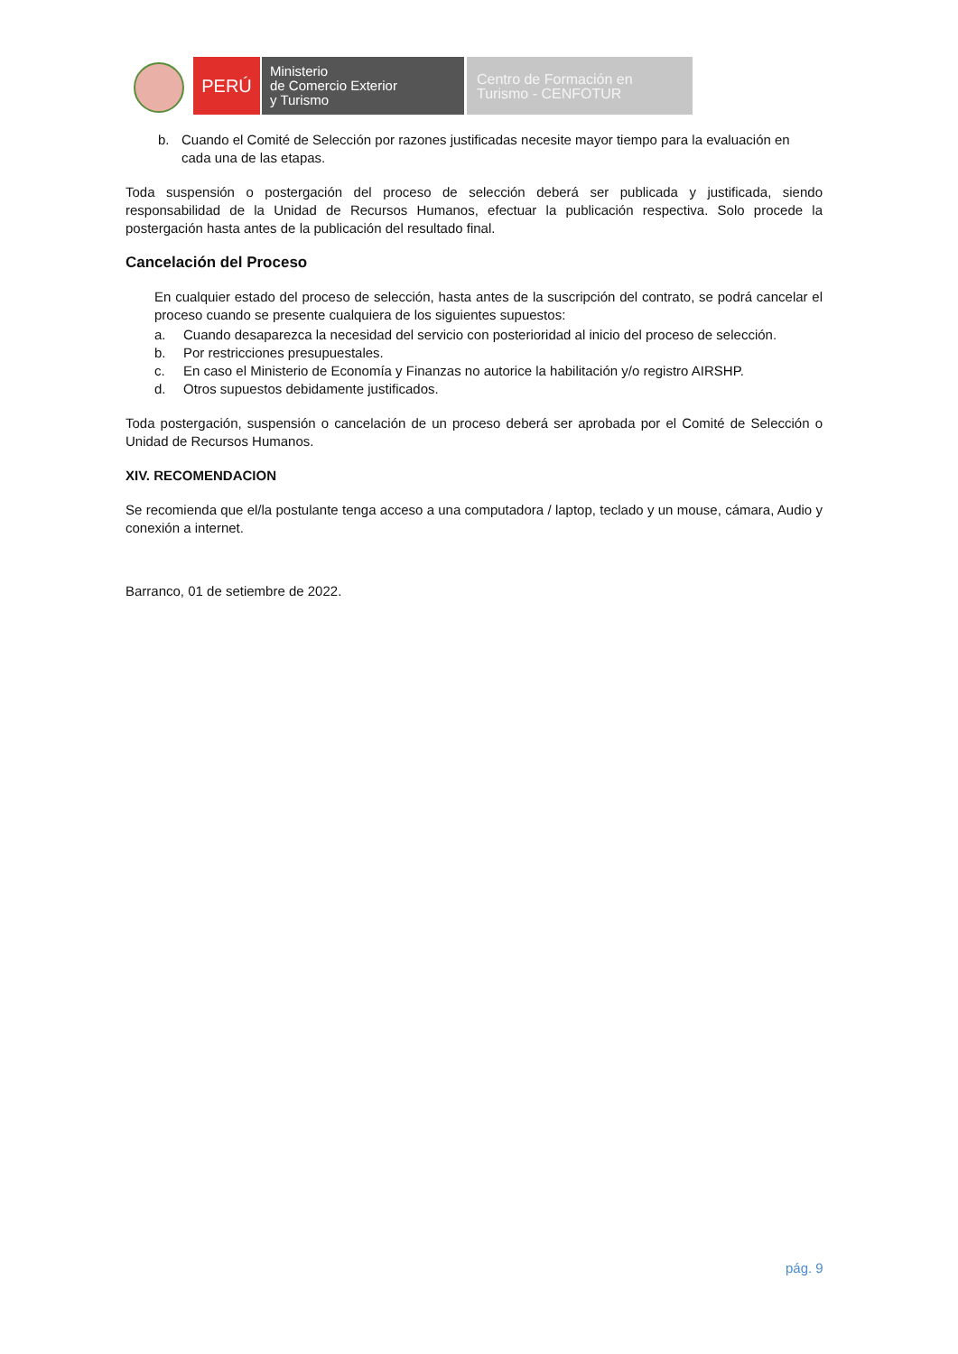PERÚ
Ministerio
de Comercio Exterior
y Turismo
Centro de Formación en
Turismo - CENFOTUR
b. Cuando el Comité de Selección por razones justificadas necesite mayor tiempo para la evaluación en cada una de las etapas.
Toda suspensión o postergación del proceso de selección deberá ser publicada y justificada, siendo responsabilidad de la Unidad de Recursos Humanos, efectuar la publicación respectiva. Solo procede la postergación hasta antes de la publicación del resultado final.
Cancelación del Proceso
En cualquier estado del proceso de selección, hasta antes de la suscripción del contrato, se podrá cancelar el proceso cuando se presente cualquiera de los siguientes supuestos:
a. Cuando desaparezca la necesidad del servicio con posterioridad al inicio del proceso de selección.
b. Por restricciones presupuestales.
c. En caso el Ministerio de Economía y Finanzas no autorice la habilitación y/o registro AIRSHP.
d. Otros supuestos debidamente justificados.
Toda postergación, suspensión o cancelación de un proceso deberá ser aprobada por el Comité de Selección o Unidad de Recursos Humanos.
XIV. RECOMENDACION
Se recomienda que el/la postulante tenga acceso a una computadora / laptop, teclado y un mouse, cámara, Audio y conexión a internet.
Barranco, 01 de setiembre de 2022.
pág. 9